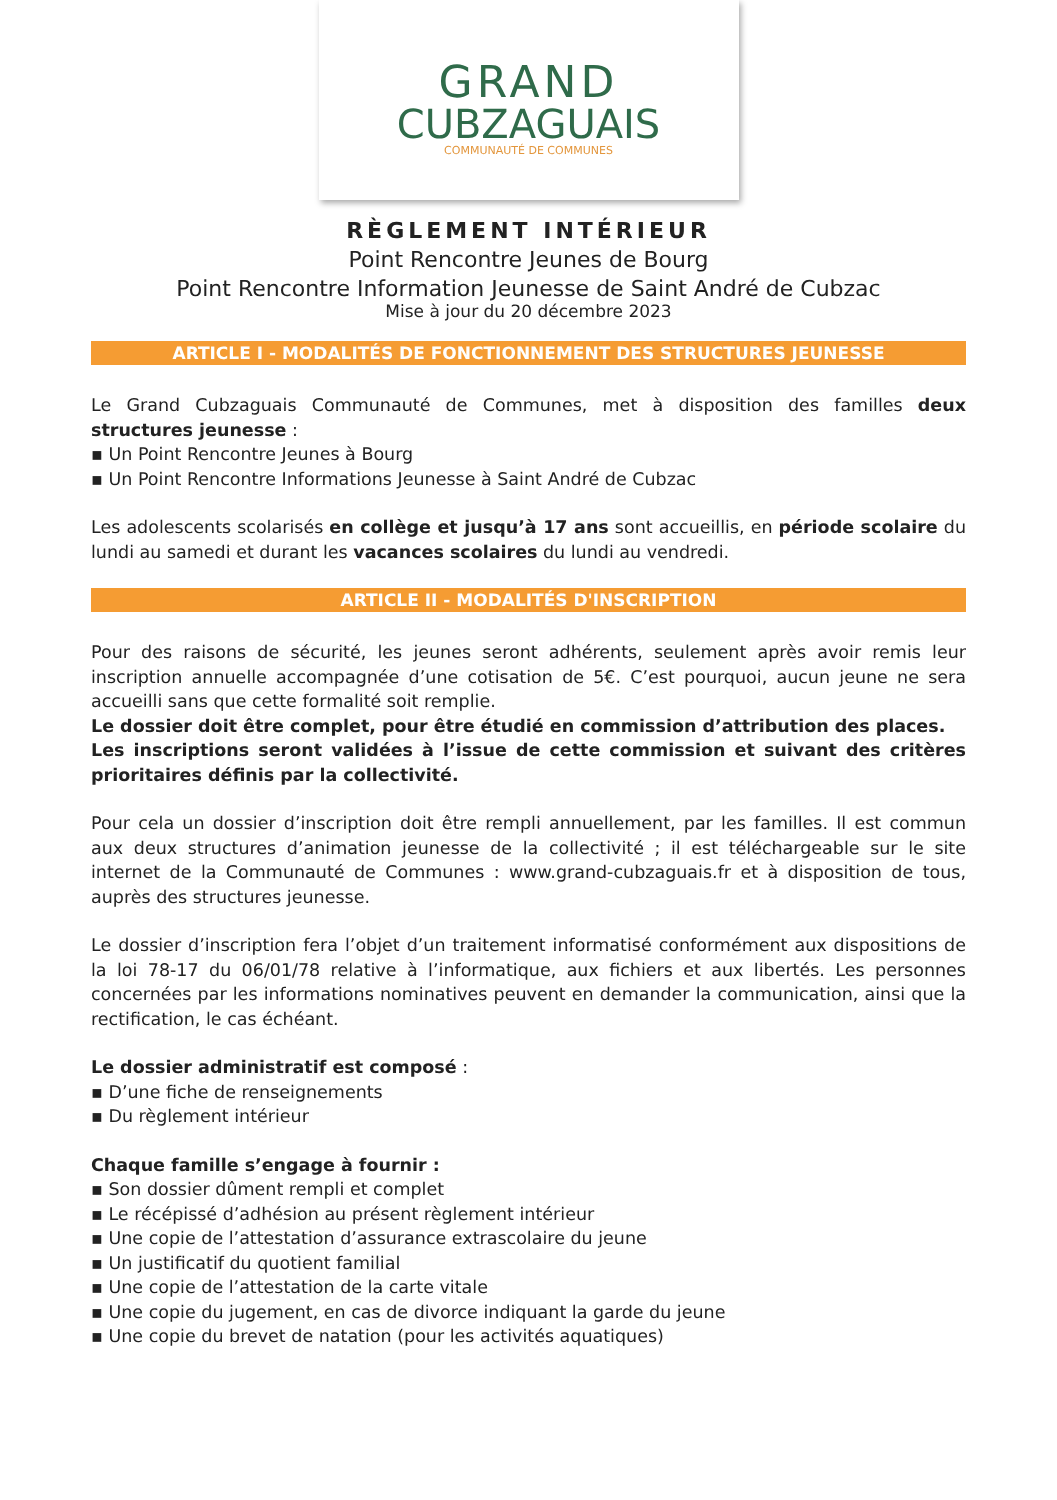GRAND
CUBZAGUAIS
COMMUNAUTÉ DE COMMUNES
RÈGLEMENT INTÉRIEUR
Point Rencontre Jeunes de Bourg
Point Rencontre Information Jeunesse de Saint André de Cubzac
Mise à jour du 20 décembre 2023
ARTICLE I - MODALITÉS DE FONCTIONNEMENT DES STRUCTURES JEUNESSE
Le Grand Cubzaguais Communauté de Communes, met à disposition des familles deux structures jeunesse :
▪ Un Point Rencontre Jeunes à Bourg
▪ Un Point Rencontre Informations Jeunesse à Saint André de Cubzac
Les adolescents scolarisés en collège et jusqu’à 17 ans sont accueillis, en période scolaire du lundi au samedi et durant les vacances scolaires du lundi au vendredi.
ARTICLE II - MODALITÉS D'INSCRIPTION
Pour des raisons de sécurité, les jeunes seront adhérents, seulement après avoir remis leur inscription annuelle accompagnée d’une cotisation de 5€. C’est pourquoi, aucun jeune ne sera accueilli sans que cette formalité soit remplie.
Le dossier doit être complet, pour être étudié en commission d’attribution des places.
Les inscriptions seront validées à l’issue de cette commission et suivant des critères prioritaires définis par la collectivité.
Pour cela un dossier d’inscription doit être rempli annuellement, par les familles. Il est commun aux deux structures d’animation jeunesse de la collectivité ; il est téléchargeable sur le site internet de la Communauté de Communes : www.grand-cubzaguais.fr et à disposition de tous, auprès des structures jeunesse.
Le dossier d’inscription fera l’objet d’un traitement informatisé conformément aux dispositions de la loi 78-17 du 06/01/78 relative à l’informatique, aux fichiers et aux libertés. Les personnes concernées par les informations nominatives peuvent en demander la communication, ainsi que la rectification, le cas échéant.
Le dossier administratif est composé :
▪ D’une fiche de renseignements
▪ Du règlement intérieur
Chaque famille s’engage à fournir :
▪ Son dossier dûment rempli et complet
▪ Le récépissé d’adhésion au présent règlement intérieur
▪ Une copie de l’attestation d’assurance extrascolaire du jeune
▪ Un justificatif du quotient familial
▪ Une copie de l’attestation de la carte vitale
▪ Une copie du jugement, en cas de divorce indiquant la garde du jeune
▪ Une copie du brevet de natation (pour les activités aquatiques)